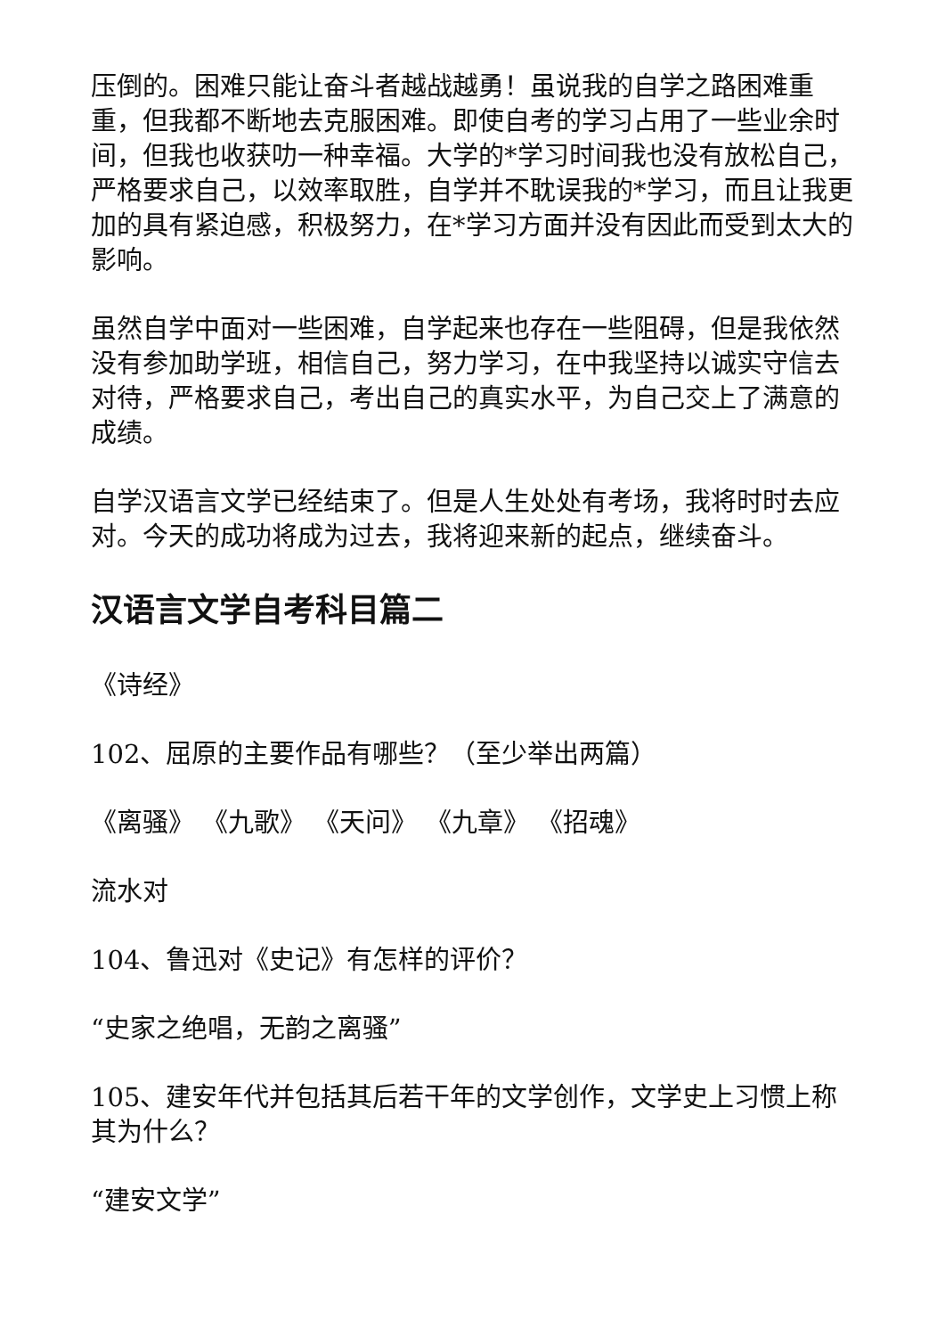压倒的。困难只能让奋斗者越战越勇！虽说我的自学之路困难重重，但我都不断地去克服困难。即使自考的学习占用了一些业余时间，但我也收获叻一种幸福。大学的*学习时间我也没有放松自己，严格要求自己，以效率取胜，自学并不耽误我的*学习，而且让我更加的具有紧迫感，积极努力，在*学习方面并没有因此而受到太大的影响。
虽然自学中面对一些困难，自学起来也存在一些阻碍，但是我依然没有参加助学班，相信自己，努力学习，在中我坚持以诚实守信去对待，严格要求自己，考出自己的真实水平，为自己交上了满意的成绩。
自学汉语言文学已经结束了。但是人生处处有考场，我将时时去应对。今天的成功将成为过去，我将迎来新的起点，继续奋斗。
汉语言文学自考科目篇二
《诗经》
102、屈原的主要作品有哪些？（至少举出两篇）
《离骚》 《九歌》 《天问》 《九章》 《招魂》
流水对
104、鲁迅对《史记》有怎样的评价？
“史家之绝唱，无韵之离骚”
105、建安年代并包括其后若干年的文学创作，文学史上习惯上称其为什么？
“建安文学”